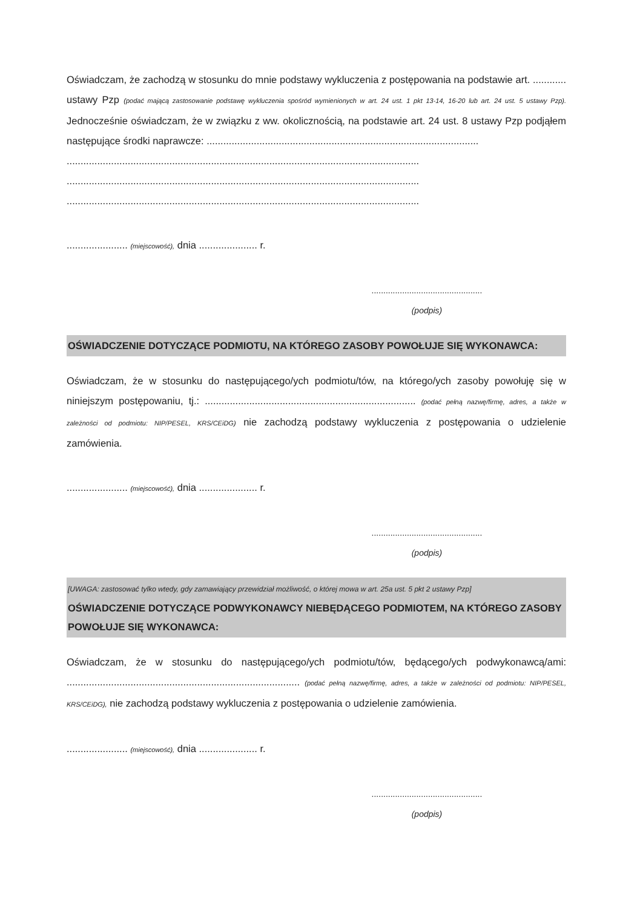Oświadczam, że zachodzą w stosunku do mnie podstawy wykluczenia z postępowania na podstawie art. ............ ustawy Pzp (podać mającą zastosowanie podstawę wykluczenia spośród wymienionych w art. 24 ust. 1 pkt 13-14, 16-20 lub art. 24 ust. 5 ustawy Pzp). Jednocześnie oświadczam, że w związku z ww. okolicznością, na podstawie art. 24 ust. 8 ustawy Pzp podjąłem następujące środki naprawcze: ..................................................................................................
...............................................................................................................................
...............................................................................................................................
...............................................................................................................................
...................... (miejscowość), dnia ..................... r.
...............................................
(podpis)
OŚWIADCZENIE DOTYCZĄCE PODMIOTU, NA KTÓREGO ZASOBY POWOŁUJE SIĘ WYKONAWCA:
Oświadczam, że w stosunku do następującego/ych podmiotu/tów, na którego/ych zasoby powołuję się w niniejszym postępowaniu, tj.: ............................................................................ (podać pełną nazwę/firmę, adres, a także w zależności od podmiotu: NIP/PESEL, KRS/CEiDG) nie zachodzą podstawy wykluczenia z postępowania o udzielenie zamówienia.
...................... (miejscowość), dnia ..................... r.
...............................................
(podpis)
[UWAGA: zastosować tylko wtedy, gdy zamawiający przewidział możliwość, o której mowa w art. 25a ust. 5 pkt 2 ustawy Pzp]
OŚWIADCZENIE DOTYCZĄCE PODWYKONAWCY NIEBĘDĄCEGO PODMIOTEM, NA KTÓREGO ZASOBY POWOŁUJE SIĘ WYKONAWCA:
Oświadczam, że w stosunku do następującego/ych podmiotu/tów, będącego/ych podwykonawcą/ami: .................................................................................... (podać pełną nazwę/firmę, adres, a także w zależności od podmiotu: NIP/PESEL, KRS/CEiDG), nie zachodzą podstawy wykluczenia z postępowania o udzielenie zamówienia.
...................... (miejscowość), dnia ..................... r.
...............................................
(podpis)